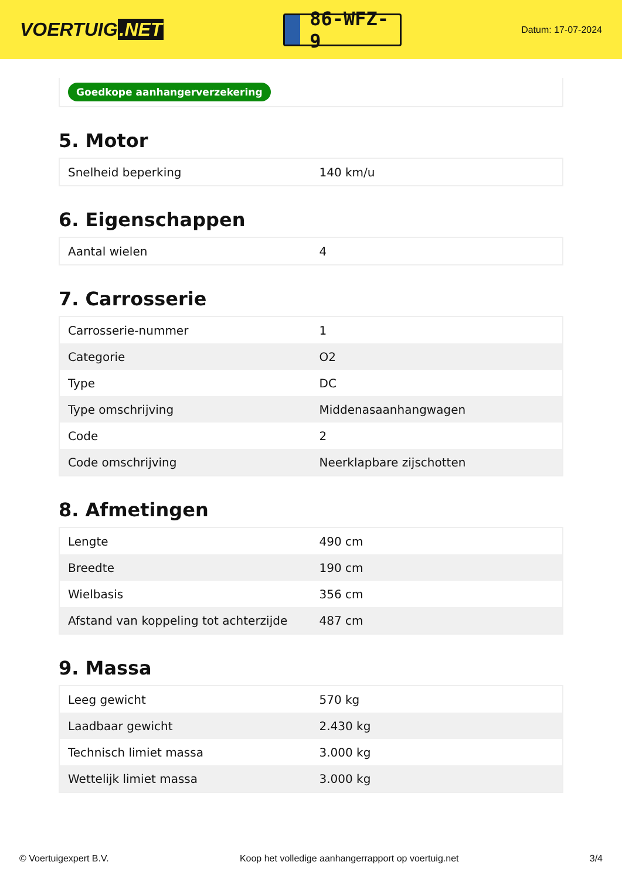VOERTUIG.NET
86-WFZ-9
Datum: 17-07-2024
Goedkope aanhangerverzekering
5. Motor
| Snelheid beperking | 140 km/u |
6. Eigenschappen
| Aantal wielen | 4 |
7. Carrosserie
| Carrosserie-nummer | 1 |
| Categorie | O2 |
| Type | DC |
| Type omschrijving | Middenasaanhangwagen |
| Code | 2 |
| Code omschrijving | Neerklapbare zijschotten |
8. Afmetingen
| Lengte | 490 cm |
| Breedte | 190 cm |
| Wielbasis | 356 cm |
| Afstand van koppeling tot achterzijde | 487 cm |
9. Massa
| Leeg gewicht | 570 kg |
| Laadbaar gewicht | 2.430 kg |
| Technisch limiet massa | 3.000 kg |
| Wettelijk limiet massa | 3.000 kg |
© Voertuigexpert B.V. Koop het volledige aanhangerrapport op voertuig.net 3/4